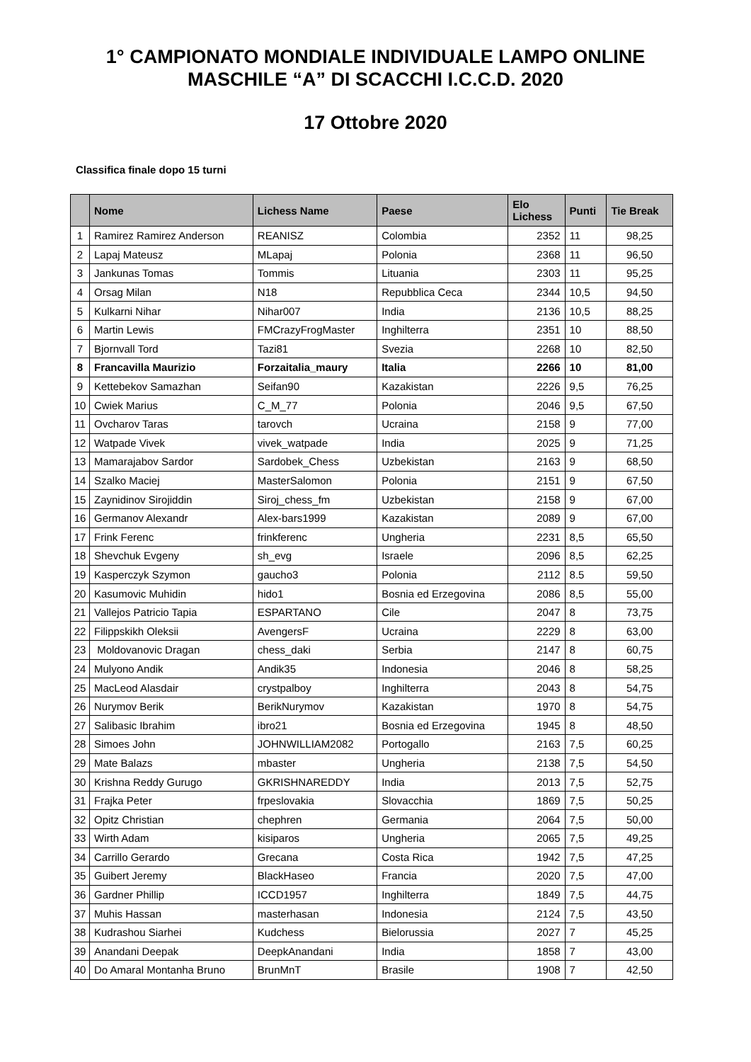1° CAMPIONATO MONDIALE INDIVIDUALE LAMPO ONLINE
MASCHILE “A” DI SCACCHI I.C.C.D. 2020
17 Ottobre 2020
Classifica finale dopo 15 turni
| | Nome | Lichess Name | Paese | Elo Lichess | Punti | Tie Break |
| --- | --- | --- | --- | --- | --- | --- |
| 1 | Ramirez Ramirez Anderson | REANISZ | Colombia | 2352 | 11 | 98,25 |
| 2 | Lapaj Mateusz | MLapaj | Polonia | 2368 | 11 | 96,50 |
| 3 | Jankunas Tomas | Tommis | Lituania | 2303 | 11 | 95,25 |
| 4 | Orsag Milan | N18 | Repubblica Ceca | 2344 | 10,5 | 94,50 |
| 5 | Kulkarni Nihar | Nihar007 | India | 2136 | 10,5 | 88,25 |
| 6 | Martin Lewis | FMCrazyFrogMaster | Inghilterra | 2351 | 10 | 88,50 |
| 7 | Bjornvall Tord | Tazi81 | Svezia | 2268 | 10 | 82,50 |
| 8 | Francavilla Maurizio | Forzaitalia_maury | Italia | 2266 | 10 | 81,00 |
| 9 | Kettebekov Samazhan | Seifan90 | Kazakistan | 2226 | 9,5 | 76,25 |
| 10 | Cwiek Marius | C_M_77 | Polonia | 2046 | 9,5 | 67,50 |
| 11 | Ovcharov Taras | tarovch | Ucraina | 2158 | 9 | 77,00 |
| 12 | Watpade Vivek | vivek_watpade | India | 2025 | 9 | 71,25 |
| 13 | Mamarajabov Sardor | Sardobek_Chess | Uzbekistan | 2163 | 9 | 68,50 |
| 14 | Szalko Maciej | MasterSalomon | Polonia | 2151 | 9 | 67,50 |
| 15 | Zaynidinov Sirojiddin | Siroj_chess_fm | Uzbekistan | 2158 | 9 | 67,00 |
| 16 | Germanov Alexandr | Alex-bars1999 | Kazakistan | 2089 | 9 | 67,00 |
| 17 | Frink Ferenc | frinkferenc | Ungheria | 2231 | 8,5 | 65,50 |
| 18 | Shevchuk Evgeny | sh_evg | Israele | 2096 | 8,5 | 62,25 |
| 19 | Kasperczyk Szymon | gaucho3 | Polonia | 2112 | 8.5 | 59,50 |
| 20 | Kasumovic Muhidin | hido1 | Bosnia ed Erzegovina | 2086 | 8,5 | 55,00 |
| 21 | Vallejos Patricio Tapia | ESPARTANO | Cile | 2047 | 8 | 73,75 |
| 22 | Filippskikh Oleksii | AvengersF | Ucraina | 2229 | 8 | 63,00 |
| 23 | Moldovanovic Dragan | chess_daki | Serbia | 2147 | 8 | 60,75 |
| 24 | Mulyono Andik | Andik35 | Indonesia | 2046 | 8 | 58,25 |
| 25 | MacLeod Alasdair | crystpalboy | Inghilterra | 2043 | 8 | 54,75 |
| 26 | Nurymov Berik | BerikNurymov | Kazakistan | 1970 | 8 | 54,75 |
| 27 | Salibasic Ibrahim | ibro21 | Bosnia ed Erzegovina | 1945 | 8 | 48,50 |
| 28 | Simoes John | JOHNWILLIAM2082 | Portogallo | 2163 | 7,5 | 60,25 |
| 29 | Mate Balazs | mbaster | Ungheria | 2138 | 7,5 | 54,50 |
| 30 | Krishna Reddy Gurugo | GKRISHNAREDDY | India | 2013 | 7,5 | 52,75 |
| 31 | Frajka Peter | frpeslovakia | Slovacchia | 1869 | 7,5 | 50,25 |
| 32 | Opitz Christian | chephren | Germania | 2064 | 7,5 | 50,00 |
| 33 | Wirth Adam | kisiparos | Ungheria | 2065 | 7,5 | 49,25 |
| 34 | Carrillo Gerardo | Grecana | Costa Rica | 1942 | 7,5 | 47,25 |
| 35 | Guibert Jeremy | BlackHaseo | Francia | 2020 | 7,5 | 47,00 |
| 36 | Gardner Phillip | ICCD1957 | Inghilterra | 1849 | 7,5 | 44,75 |
| 37 | Muhis Hassan | masterhasan | Indonesia | 2124 | 7,5 | 43,50 |
| 38 | Kudrashou Siarhei | Kudchess | Bielorussia | 2027 | 7 | 45,25 |
| 39 | Anandani Deepak | DeepkAnandani | India | 1858 | 7 | 43,00 |
| 40 | Do Amaral Montanha Bruno | BrunMnT | Brasile | 1908 | 7 | 42,50 |